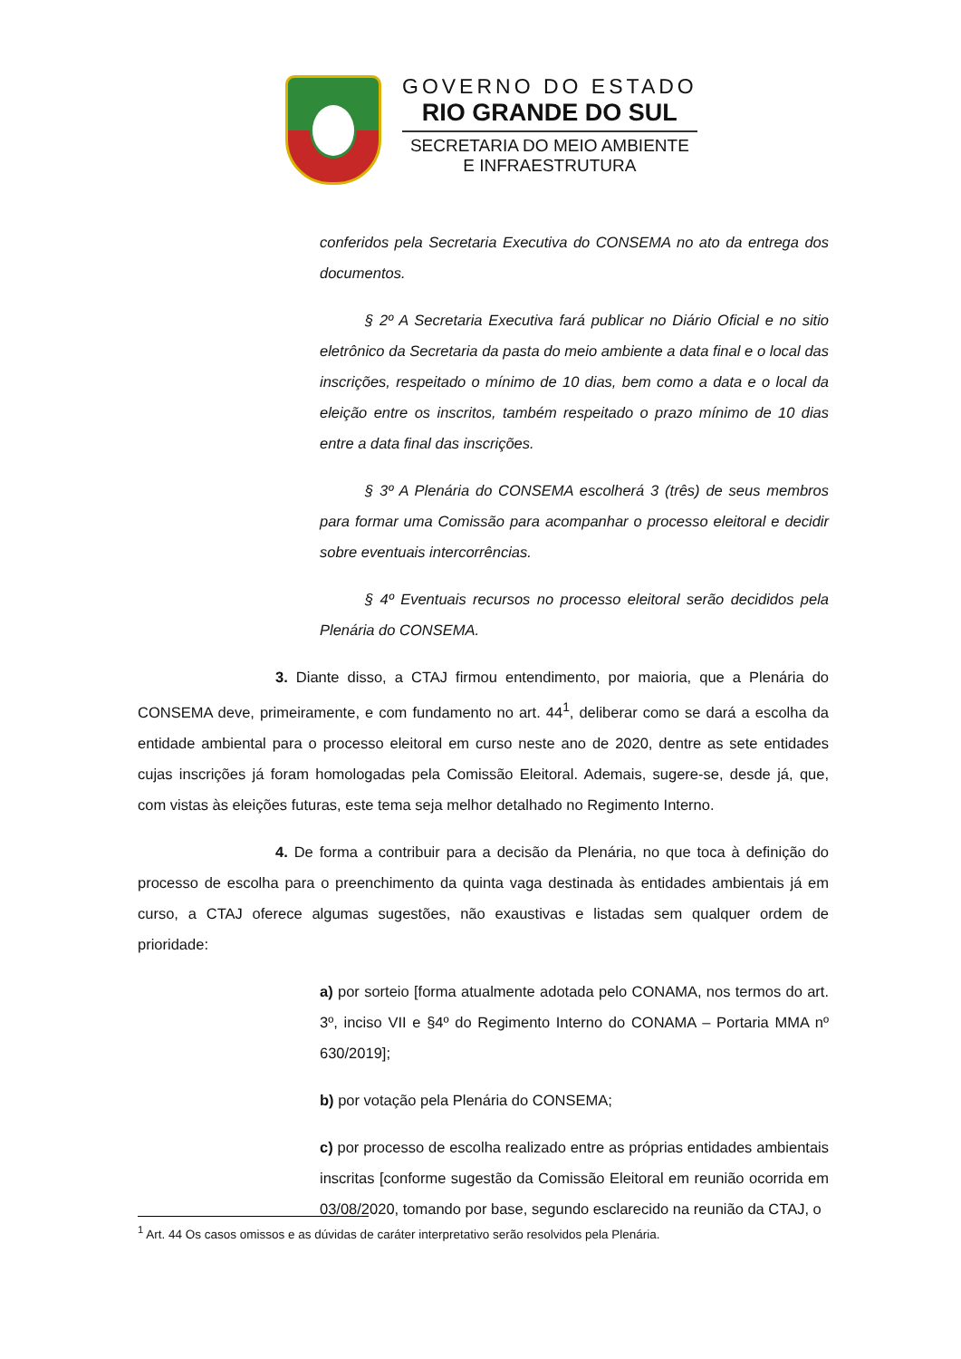GOVERNO DO ESTADO
RIO GRANDE DO SUL
SECRETARIA DO MEIO AMBIENTE
E INFRAESTRUTURA
conferidos pela Secretaria Executiva do CONSEMA no ato da entrega dos documentos.
§ 2º A Secretaria Executiva fará publicar no Diário Oficial e no sitio eletrônico da Secretaria da pasta do meio ambiente a data final e o local das inscrições, respeitado o mínimo de 10 dias, bem como a data e o local da eleição entre os inscritos, também respeitado o prazo mínimo de 10 dias entre a data final das inscrições.
§ 3º A Plenária do CONSEMA escolherá 3 (três) de seus membros para formar uma Comissão para acompanhar o processo eleitoral e decidir sobre eventuais intercorrências.
§ 4º Eventuais recursos no processo eleitoral serão decididos pela Plenária do CONSEMA.
3. Diante disso, a CTAJ firmou entendimento, por maioria, que a Plenária do CONSEMA deve, primeiramente, e com fundamento no art. 44<sup>1</sup>, deliberar como se dará a escolha da entidade ambiental para o processo eleitoral em curso neste ano de 2020, dentre as sete entidades cujas inscrições já foram homologadas pela Comissão Eleitoral. Ademais, sugere-se, desde já, que, com vistas às eleições futuras, este tema seja melhor detalhado no Regimento Interno.
4. De forma a contribuir para a decisão da Plenária, no que toca à definição do processo de escolha para o preenchimento da quinta vaga destinada às entidades ambientais já em curso, a CTAJ oferece algumas sugestões, não exaustivas e listadas sem qualquer ordem de prioridade:
a) por sorteio [forma atualmente adotada pelo CONAMA, nos termos do art. 3º, inciso VII e §4º do Regimento Interno do CONAMA – Portaria MMA nº 630/2019];
b) por votação pela Plenária do CONSEMA;
c) por processo de escolha realizado entre as próprias entidades ambientais inscritas [conforme sugestão da Comissão Eleitoral em reunião ocorrida em 03/08/2020, tomando por base, segundo esclarecido na reunião da CTAJ, o
<sup>1</sup> Art. 44 Os casos omissos e as dúvidas de caráter interpretativo serão resolvidos pela Plenária.